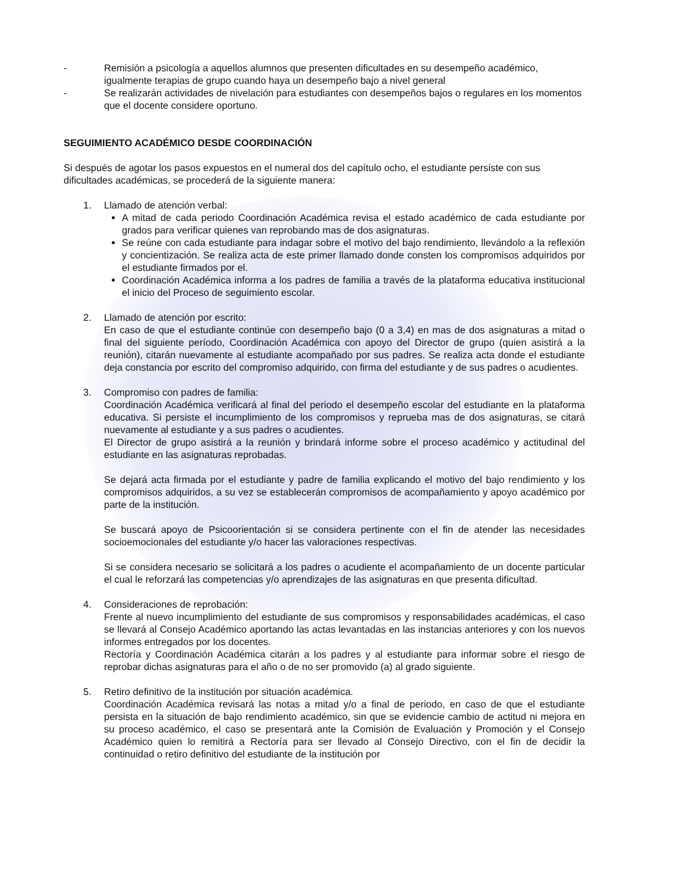- Remisión a psicología a aquellos alumnos que presenten dificultades en su desempeño académico, igualmente terapias de grupo cuando haya un desempeño bajo a nivel general
- Se realizarán actividades de nivelación para estudiantes con desempeños bajos o regulares en los momentos que el docente considere oportuno.
SEGUIMIENTO ACADÉMICO DESDE COORDINACIÓN
Si después de agotar los pasos expuestos en el numeral dos del capítulo ocho, el estudiante persiste con sus dificultades académicas, se procederá de la siguiente manera:
1. Llamado de atención verbal:
A mitad de cada periodo Coordinación Académica revisa el estado académico de cada estudiante por grados para verificar quienes van reprobando mas de dos asignaturas.
Se reúne con cada estudiante para indagar sobre el motivo del bajo rendimiento, llevándolo a la reflexión y concientización. Se realiza acta de este primer llamado donde consten los compromisos adquiridos por el estudiante firmados por el.
Coordinación Académica informa a los padres de familia a través de la plataforma educativa institucional el inicio del Proceso de seguimiento escolar.
2. Llamado de atención por escrito:
En caso de que el estudiante continúe con desempeño bajo (0 a 3,4) en mas de dos asignaturas a mitad o final del siguiente período, Coordinación Académica con apoyo del Director de grupo (quien asistirá a la reunión), citarán nuevamente al estudiante acompañado por sus padres. Se realiza acta donde el estudiante deja constancia por escrito del compromiso adquirido, con firma del estudiante y de sus padres o acudientes.
3. Compromiso con padres de familia:
Coordinación Académica verificará al final del periodo el desempeño escolar del estudiante en la plataforma educativa. Si persiste el incumplimiento de los compromisos y reprueba mas de dos asignaturas, se citará nuevamente al estudiante y a sus padres o acudientes.
El Director de grupo asistirá a la reunión y brindará informe sobre el proceso académico y actitudinal del estudiante en las asignaturas reprobadas.
Se dejará acta firmada por el estudiante y padre de familia explicando el motivo del bajo rendimiento y los compromisos adquiridos, a su vez se establecerán compromisos de acompañamiento y apoyo académico por parte de la institución.
Se buscará apoyo de Psicoorientación si se considera pertinente con el fin de atender las necesidades socioemocionales del estudiante y/o hacer las valoraciones respectivas.
Si se considera necesario se solicitará a los padres o acudiente el acompañamiento de un docente particular el cual le reforzará las competencias y/o aprendizajes de las asignaturas en que presenta dificultad.
4. Consideraciones de reprobación:
Frente al nuevo incumplimiento del estudiante de sus compromisos y responsabilidades académicas, el caso se llevará al Consejo Académico aportando las actas levantadas en las instancias anteriores y con los nuevos informes entregados por los docentes.
Rectoría y Coordinación Académica citarán a los padres y al estudiante para informar sobre el riesgo de reprobar dichas asignaturas para el año o de no ser promovido (a) al grado siguiente.
5. Retiro definitivo de la institución por situación académica.
Coordinación Académica revisará las notas a mitad y/o a final de periodo, en caso de que el estudiante persista en la situación de bajo rendimiento académico, sin que se evidencie cambio de actitud ni mejora en su proceso académico, el caso se presentará ante la Comisión de Evaluación y Promoción y el Consejo Académico quien lo remitirá a Rectoría para ser llevado al Consejo Directivo, con el fin de decidir la continuidad o retiro definitivo del estudiante de la institución por